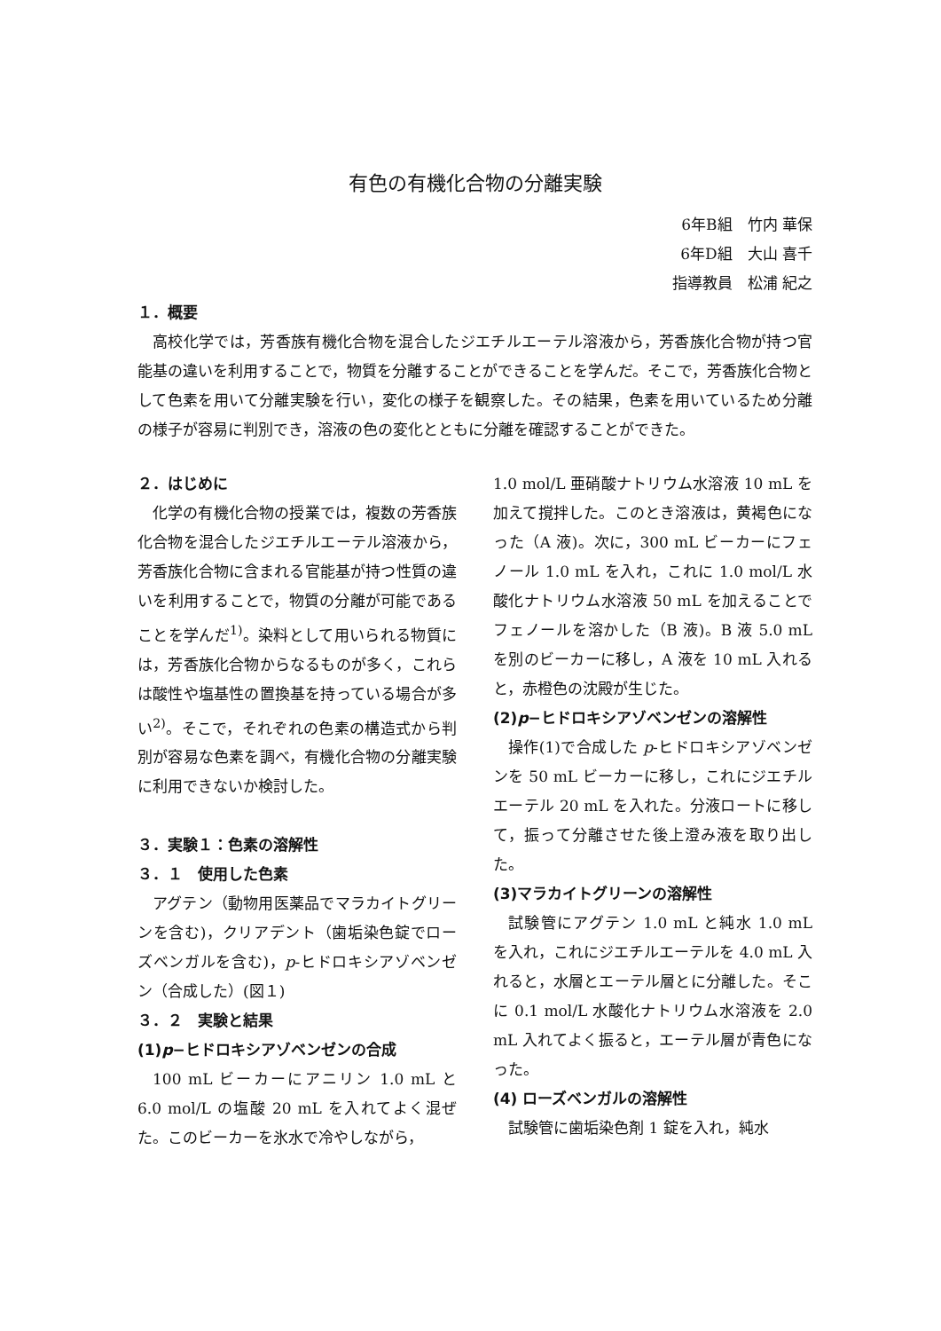有色の有機化合物の分離実験
6年B組　竹内 華保
6年D組　大山 喜千
指導教員　松浦 紀之
１．概要
高校化学では，芳香族有機化合物を混合したジエチルエーテル溶液から，芳香族化合物が持つ官能基の違いを利用することで，物質を分離することができることを学んだ。そこで，芳香族化合物として色素を用いて分離実験を行い，変化の様子を観察した。その結果，色素を用いているため分離の様子が容易に判別でき，溶液の色の変化とともに分離を確認することができた。
２．はじめに
化学の有機化合物の授業では，複数の芳香族化合物を混合したジエチルエーテル溶液から，芳香族化合物に含まれる官能基が持つ性質の違いを利用することで，物質の分離が可能であることを学んだ<sup>1)</sup>。染料として用いられる物質には，芳香族化合物からなるものが多く，これらは酸性や塩基性の置換基を持っている場合が多い<sup>2)</sup>。そこで，それぞれの色素の構造式から判別が容易な色素を調べ，有機化合物の分離実験に利用できないか検討した。
３．実験１：色素の溶解性
３．１　使用した色素
アグテン（動物用医薬品でマラカイトグリーンを含む)，クリアデント（歯垢染色錠でローズベンガルを含む)，p-ヒドロキシアゾベンゼン（合成した）(図１)
３．２　実験と結果
(1)p−ヒドロキシアゾベンゼンの合成
100 mL ビーカーにアニリン 1.0 mL と 6.0 mol/L の塩酸 20 mL を入れてよく混ぜた。このビーカーを氷水で冷やしながら，
1.0 mol/L 亜硝酸ナトリウム水溶液 10 mL を加えて撹拌した。このとき溶液は，黄褐色になった（A 液)。次に，300 mL ビーカーにフェノール 1.0 mL を入れ，これに 1.0 mol/L 水酸化ナトリウム水溶液 50 mL を加えることでフェノールを溶かした（B 液)。B 液 5.0 mL を別のビーカーに移し，A 液を 10 mL 入れると，赤橙色の沈殿が生じた。
(2)p−ヒドロキシアゾベンゼンの溶解性
操作(1)で合成した p-ヒドロキシアゾベンゼンを 50 mL ビーカーに移し，これにジエチルエーテル 20 mL を入れた。分液ロートに移して，振って分離させた後上澄み液を取り出した。
(3)マラカイトグリーンの溶解性
試験管にアグテン 1.0 mL と純水 1.0 mL を入れ，これにジエチルエーテルを 4.0 mL 入れると，水層とエーテル層とに分離した。そこに 0.1 mol/L 水酸化ナトリウム水溶液を 2.0 mL 入れてよく振ると，エーテル層が青色になった。
(4) ローズベンガルの溶解性
試験管に歯垢染色剤 1 錠を入れ，純水